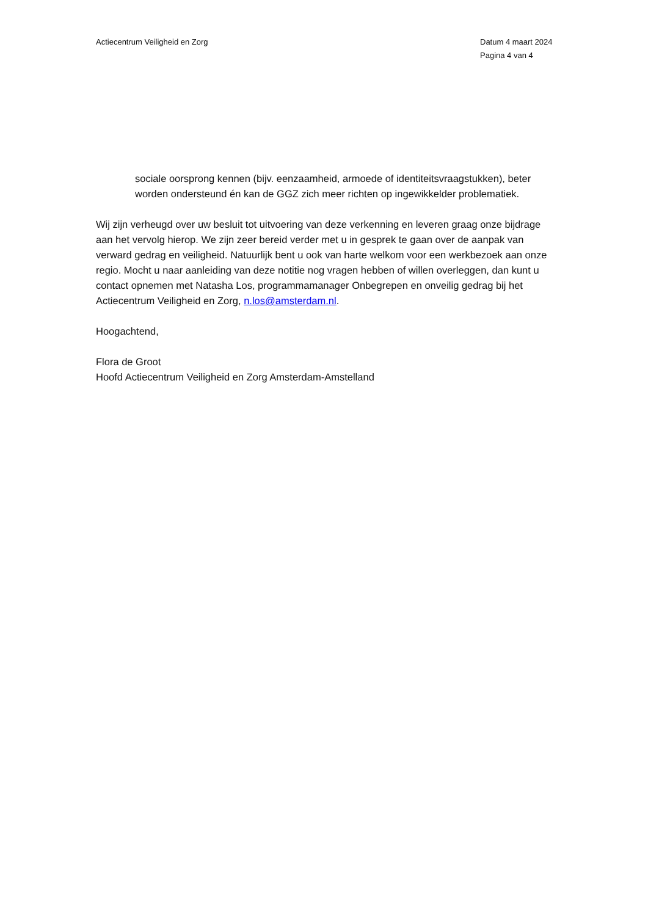Actiecentrum Veiligheid en Zorg
Datum 4 maart 2024
Pagina 4 van 4
sociale oorsprong kennen (bijv. eenzaamheid, armoede of identiteitsvraagstukken), beter worden ondersteund én kan de GGZ zich meer richten op ingewikkelder problematiek.
Wij zijn verheugd over uw besluit tot uitvoering van deze verkenning en leveren graag onze bijdrage aan het vervolg hierop. We zijn zeer bereid verder met u in gesprek te gaan over de aanpak van verward gedrag en veiligheid. Natuurlijk bent u ook van harte welkom voor een werkbezoek aan onze regio. Mocht u naar aanleiding van deze notitie nog vragen hebben of willen overleggen, dan kunt u contact opnemen met Natasha Los, programmamanager Onbegrepen en onveilig gedrag bij het Actiecentrum Veiligheid en Zorg, n.los@amsterdam.nl.
Hoogachtend,
Flora de Groot
Hoofd Actiecentrum Veiligheid en Zorg Amsterdam-Amstelland